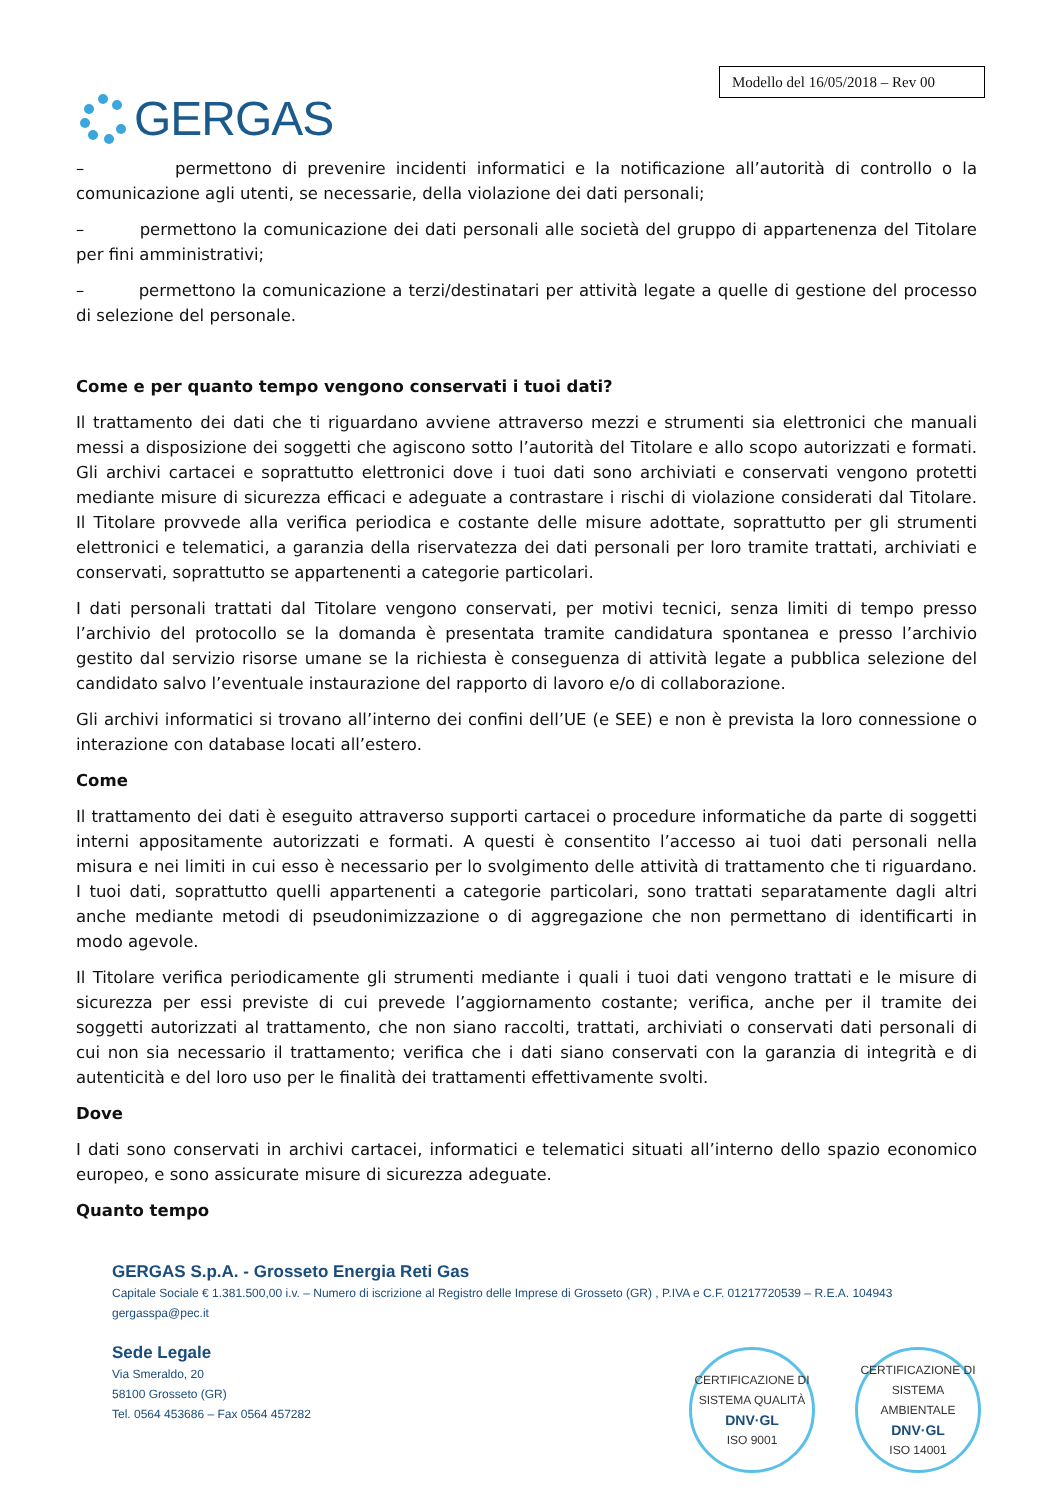GERGAS
Modello del 16/05/2018 – Rev 00
– permettono di prevenire incidenti informatici e la notificazione all’autorità di controllo o la comunicazione agli utenti, se necessarie, della violazione dei dati personali;
– permettono la comunicazione dei dati personali alle società del gruppo di appartenenza del Titolare per fini amministrativi;
– permettono la comunicazione a terzi/destinatari per attività legate a quelle di gestione del processo di selezione del personale.
Come e per quanto tempo vengono conservati i tuoi dati?
Il trattamento dei dati che ti riguardano avviene attraverso mezzi e strumenti sia elettronici che manuali messi a disposizione dei soggetti che agiscono sotto l’autorità del Titolare e allo scopo autorizzati e formati. Gli archivi cartacei e soprattutto elettronici dove i tuoi dati sono archiviati e conservati vengono protetti mediante misure di sicurezza efficaci e adeguate a contrastare i rischi di violazione considerati dal Titolare. Il Titolare provvede alla verifica periodica e costante delle misure adottate, soprattutto per gli strumenti elettronici e telematici, a garanzia della riservatezza dei dati personali per loro tramite trattati, archiviati e conservati, soprattutto se appartenenti a categorie particolari.
I dati personali trattati dal Titolare vengono conservati, per motivi tecnici, senza limiti di tempo presso l’archivio del protocollo se la domanda è presentata tramite candidatura spontanea e presso l’archivio gestito dal servizio risorse umane se la richiesta è conseguenza di attività legate a pubblica selezione del candidato salvo l’eventuale instaurazione del rapporto di lavoro e/o di collaborazione.
Gli archivi informatici si trovano all’interno dei confini dell’UE (e SEE) e non è prevista la loro connessione o interazione con database locati all’estero.
Come
Il trattamento dei dati è eseguito attraverso supporti cartacei o procedure informatiche da parte di soggetti interni appositamente autorizzati e formati. A questi è consentito l’accesso ai tuoi dati personali nella misura e nei limiti in cui esso è necessario per lo svolgimento delle attività di trattamento che ti riguardano. I tuoi dati, soprattutto quelli appartenenti a categorie particolari, sono trattati separatamente dagli altri anche mediante metodi di pseudonimizzazione o di aggregazione che non permettano di identificarti in modo agevole.
Il Titolare verifica periodicamente gli strumenti mediante i quali i tuoi dati vengono trattati e le misure di sicurezza per essi previste di cui prevede l’aggiornamento costante; verifica, anche per il tramite dei soggetti autorizzati al trattamento, che non siano raccolti, trattati, archiviati o conservati dati personali di cui non sia necessario il trattamento; verifica che i dati siano conservati con la garanzia di integrità e di autenticità e del loro uso per le finalità dei trattamenti effettivamente svolti.
Dove
I dati sono conservati in archivi cartacei, informatici e telematici situati all’interno dello spazio economico europeo, e sono assicurate misure di sicurezza adeguate.
Quanto tempo
GERGAS S.p.A. - Grosseto Energia Reti Gas
Capitale Sociale € 1.381.500,00 i.v. – Numero di iscrizione al Registro delle Imprese di Grosseto (GR) , P.IVA e C.F. 01217720539 – R.E.A. 104943
gergasspa@pec.it
Sede Legale
Via Smeraldo, 20
58100 Grosseto (GR)
Tel. 0564 453686 – Fax 0564 457282
CERTIFICAZIONE DI SISTEMA QUALITÀ
DNV·GL
ISO 9001
CERTIFICAZIONE DI SISTEMA AMBIENTALE
DNV·GL
ISO 14001